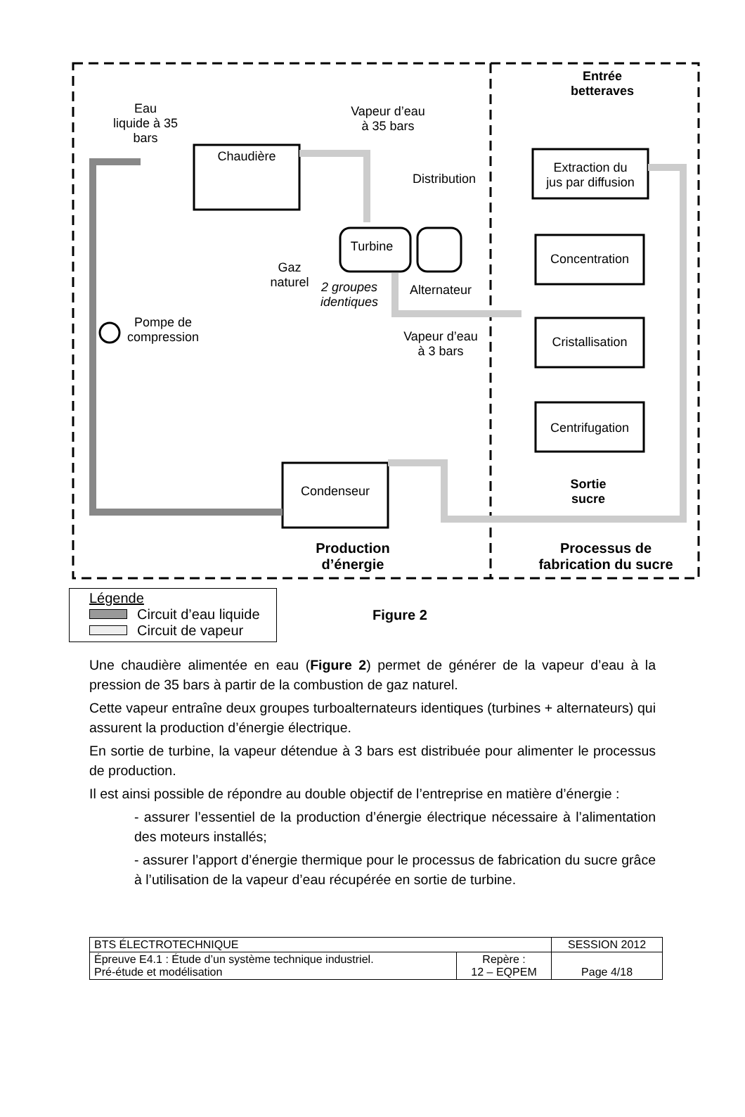Eau
liquide à 35
bars
Chaudière
Vapeur d’eau
à 35 bars
Distribution
Turbine
Gaz
naturel
2 groupes
identiques
Alternateur
Pompe de
compression
Vapeur d’eau
à 3 bars
Entrée
betteraves
Extraction du
jus par diffusion
Concentration
Cristallisation
Centrifugation
Condenseur
Sortie
sucre
Production
d’énergie
Processus de
fabrication du sucre
Légende
Circuit d’eau liquide
Circuit de vapeur
Figure 2
Une chaudière alimentée en eau (Figure 2) permet de générer de la vapeur d’eau à la pression de 35 bars à partir de la combustion de gaz naturel.
Cette vapeur entraîne deux groupes turboalternateurs identiques (turbines + alternateurs) qui assurent la production d’énergie électrique.
En sortie de turbine, la vapeur détendue à 3 bars est distribuée pour alimenter le processus de production.
Il est ainsi possible de répondre au double objectif de l’entreprise en matière d’énergie :
- assurer l’essentiel de la production d’énergie électrique nécessaire à l’alimentation des moteurs installés;
- assurer l’apport d’énergie thermique pour le processus de fabrication du sucre grâce à l’utilisation de la vapeur d’eau récupérée en sortie de turbine.
| BTS ÉLECTROTECHNIQUE | | SESSION 2012 |
| Épreuve E4.1 : Étude d’un système technique industriel. Pré-étude et modélisation | Repère : 12 – EQPEM | Page 4/18 |